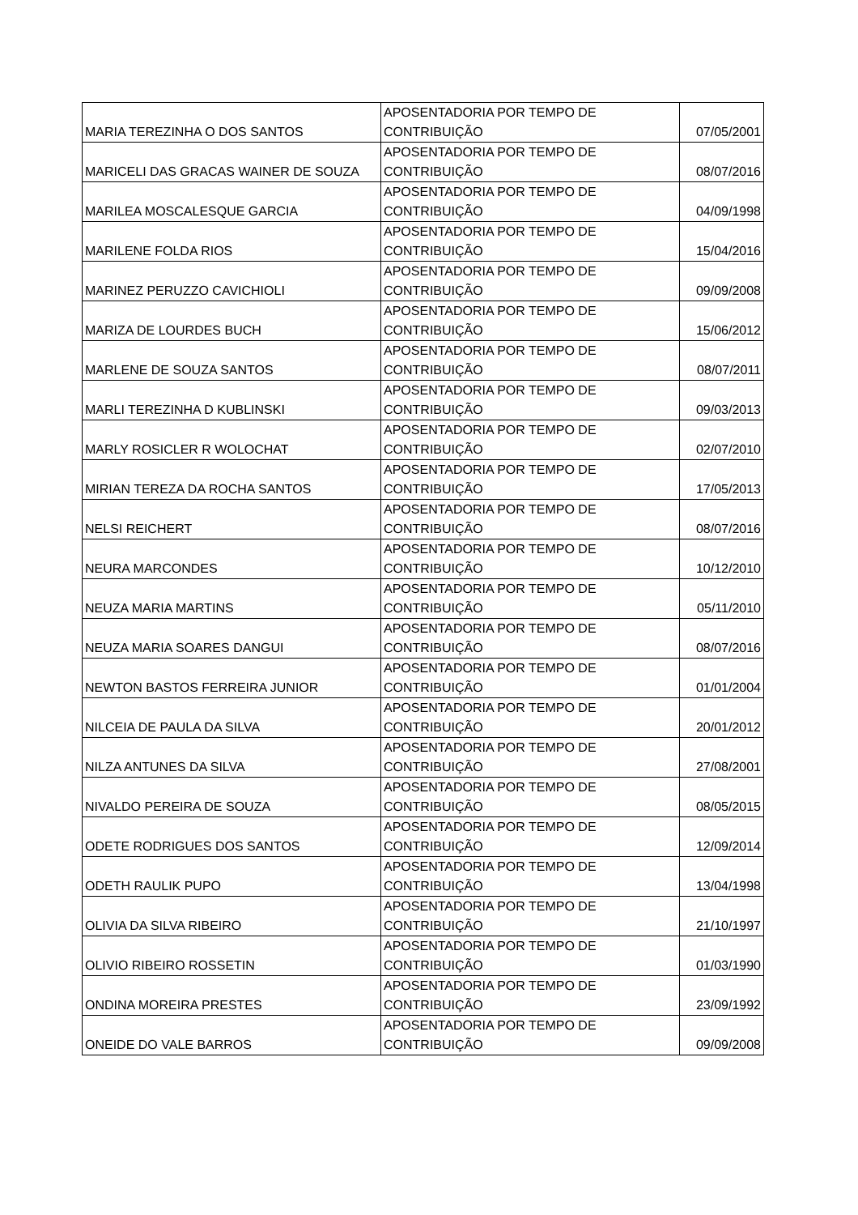| MARIA TEREZINHA O DOS SANTOS | APOSENTADORIA POR TEMPO DE CONTRIBUIÇÃO | 07/05/2001 |
| MARICELI DAS GRACAS WAINER DE SOUZA | APOSENTADORIA POR TEMPO DE CONTRIBUIÇÃO | 08/07/2016 |
| MARILEA MOSCALESQUE GARCIA | APOSENTADORIA POR TEMPO DE CONTRIBUIÇÃO | 04/09/1998 |
| MARILENE FOLDA RIOS | APOSENTADORIA POR TEMPO DE CONTRIBUIÇÃO | 15/04/2016 |
| MARINEZ PERUZZO CAVICHIOLI | APOSENTADORIA POR TEMPO DE CONTRIBUIÇÃO | 09/09/2008 |
| MARIZA DE LOURDES BUCH | APOSENTADORIA POR TEMPO DE CONTRIBUIÇÃO | 15/06/2012 |
| MARLENE DE SOUZA SANTOS | APOSENTADORIA POR TEMPO DE CONTRIBUIÇÃO | 08/07/2011 |
| MARLI TEREZINHA D KUBLINSKI | APOSENTADORIA POR TEMPO DE CONTRIBUIÇÃO | 09/03/2013 |
| MARLY ROSICLER R WOLOCHAT | APOSENTADORIA POR TEMPO DE CONTRIBUIÇÃO | 02/07/2010 |
| MIRIAN TEREZA DA ROCHA SANTOS | APOSENTADORIA POR TEMPO DE CONTRIBUIÇÃO | 17/05/2013 |
| NELSI REICHERT | APOSENTADORIA POR TEMPO DE CONTRIBUIÇÃO | 08/07/2016 |
| NEURA MARCONDES | APOSENTADORIA POR TEMPO DE CONTRIBUIÇÃO | 10/12/2010 |
| NEUZA MARIA MARTINS | APOSENTADORIA POR TEMPO DE CONTRIBUIÇÃO | 05/11/2010 |
| NEUZA MARIA SOARES DANGUI | APOSENTADORIA POR TEMPO DE CONTRIBUIÇÃO | 08/07/2016 |
| NEWTON BASTOS FERREIRA JUNIOR | APOSENTADORIA POR TEMPO DE CONTRIBUIÇÃO | 01/01/2004 |
| NILCEIA DE PAULA DA SILVA | APOSENTADORIA POR TEMPO DE CONTRIBUIÇÃO | 20/01/2012 |
| NILZA ANTUNES DA SILVA | APOSENTADORIA POR TEMPO DE CONTRIBUIÇÃO | 27/08/2001 |
| NIVALDO PEREIRA DE SOUZA | APOSENTADORIA POR TEMPO DE CONTRIBUIÇÃO | 08/05/2015 |
| ODETE RODRIGUES DOS SANTOS | APOSENTADORIA POR TEMPO DE CONTRIBUIÇÃO | 12/09/2014 |
| ODETH RAULIK PUPO | APOSENTADORIA POR TEMPO DE CONTRIBUIÇÃO | 13/04/1998 |
| OLIVIA DA SILVA RIBEIRO | APOSENTADORIA POR TEMPO DE CONTRIBUIÇÃO | 21/10/1997 |
| OLIVIO RIBEIRO ROSSETIN | APOSENTADORIA POR TEMPO DE CONTRIBUIÇÃO | 01/03/1990 |
| ONDINA MOREIRA PRESTES | APOSENTADORIA POR TEMPO DE CONTRIBUIÇÃO | 23/09/1992 |
| ONEIDE DO VALE BARROS | APOSENTADORIA POR TEMPO DE CONTRIBUIÇÃO | 09/09/2008 |